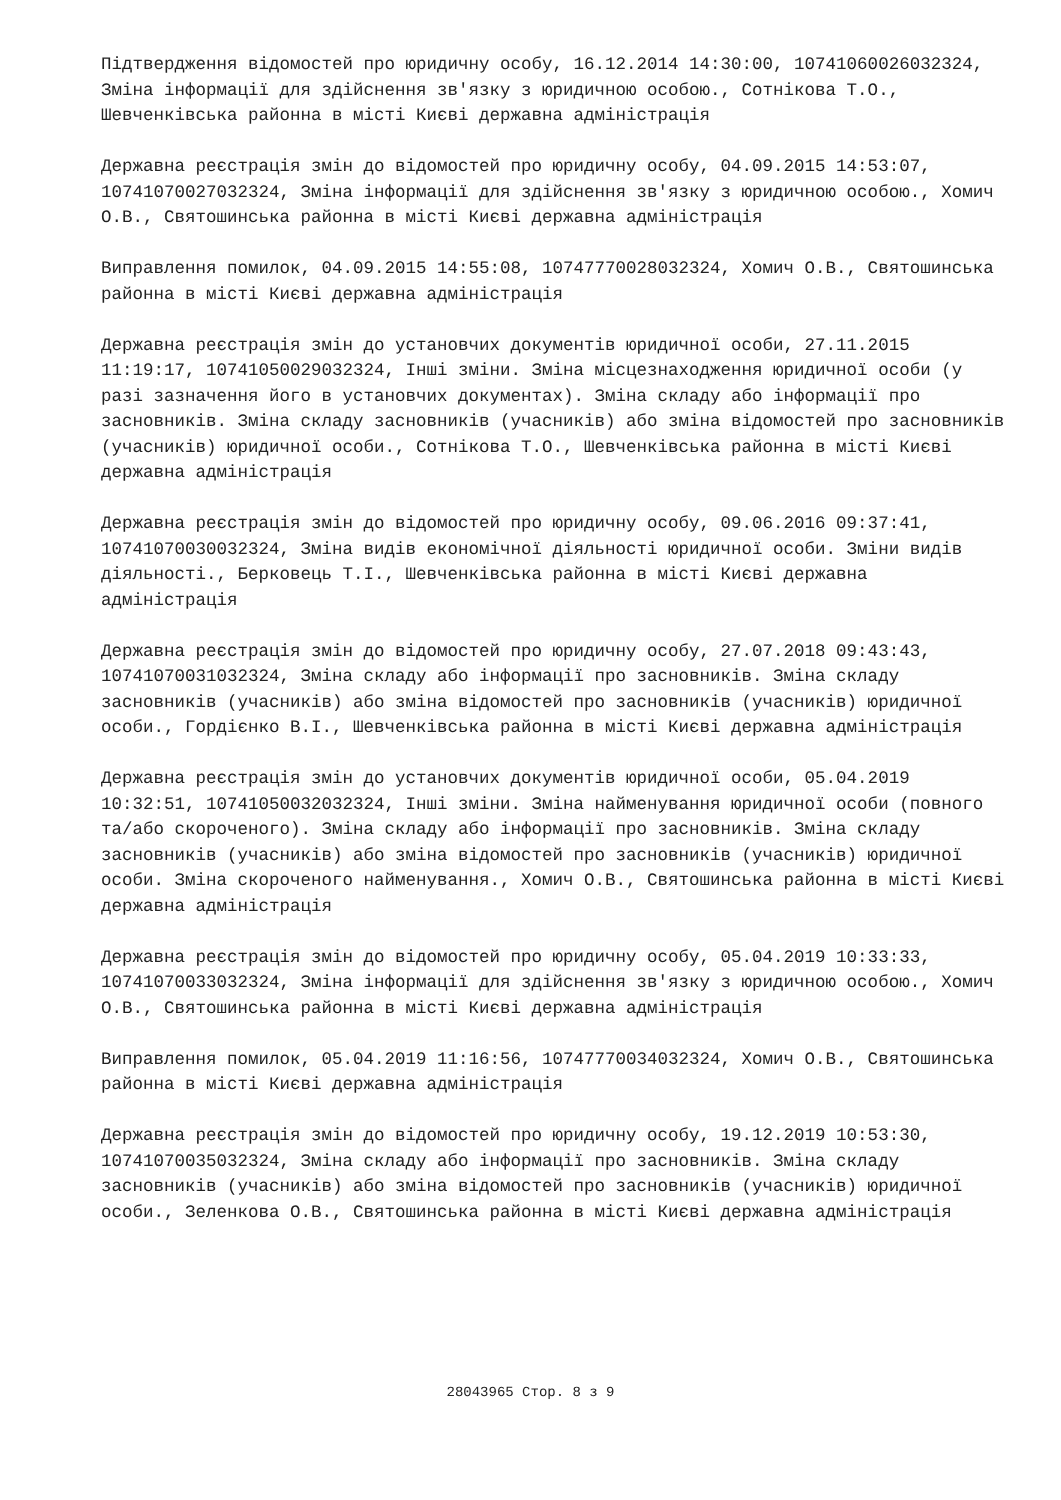Підтвердження відомостей про юридичну особу, 16.12.2014 14:30:00, 10741060026032324, Зміна інформації для здійснення зв'язку з юридичною особою., Сотнікова Т.О., Шевченківська районна в місті Києві державна адміністрація
Державна реєстрація змін до відомостей про юридичну особу, 04.09.2015 14:53:07, 10741070027032324, Зміна інформації для здійснення зв'язку з юридичною особою., Хомич О.В., Святошинська районна в місті Києві державна адміністрація
Виправлення помилок, 04.09.2015 14:55:08, 10747770028032324, Хомич О.В., Святошинська районна в місті Києві державна адміністрація
Державна реєстрація змін до установчих документів юридичної особи, 27.11.2015 11:19:17, 10741050029032324, Інші зміни. Зміна місцезнаходження юридичної особи (у разі зазначення його в установчих документах). Зміна складу або інформації про засновників. Зміна складу засновників (учасників) або зміна відомостей про засновників (учасників) юридичної особи., Сотнікова Т.О., Шевченківська районна в місті Києві державна адміністрація
Державна реєстрація змін до відомостей про юридичну особу, 09.06.2016 09:37:41, 10741070030032324, Зміна видів економічної діяльності юридичної особи. Зміни видів діяльності., Берковець Т.І., Шевченківська районна в місті Києві державна адміністрація
Державна реєстрація змін до відомостей про юридичну особу, 27.07.2018 09:43:43, 10741070031032324, Зміна складу або інформації про засновників. Зміна складу засновників (учасників) або зміна відомостей про засновників (учасників) юридичної особи., Гордієнко В.І., Шевченківська районна в місті Києві державна адміністрація
Державна реєстрація змін до установчих документів юридичної особи, 05.04.2019 10:32:51, 10741050032032324, Інші зміни. Зміна найменування юридичної особи (повного та/або скороченого). Зміна складу або інформації про засновників. Зміна складу засновників (учасників) або зміна відомостей про засновників (учасників) юридичної особи. Зміна скороченого найменування., Хомич О.В., Святошинська районна в місті Києві державна адміністрація
Державна реєстрація змін до відомостей про юридичну особу, 05.04.2019 10:33:33, 10741070033032324, Зміна інформації для здійснення зв'язку з юридичною особою., Хомич О.В., Святошинська районна в місті Києві державна адміністрація
Виправлення помилок, 05.04.2019 11:16:56, 10747770034032324, Хомич О.В., Святошинська районна в місті Києві державна адміністрація
Державна реєстрація змін до відомостей про юридичну особу, 19.12.2019 10:53:30, 10741070035032324, Зміна складу або інформації про засновників. Зміна складу засновників (учасників) або зміна відомостей про засновників (учасників) юридичної особи., Зеленкова О.В., Святошинська районна в місті Києві державна адміністрація
28043965 Стор. 8 з 9